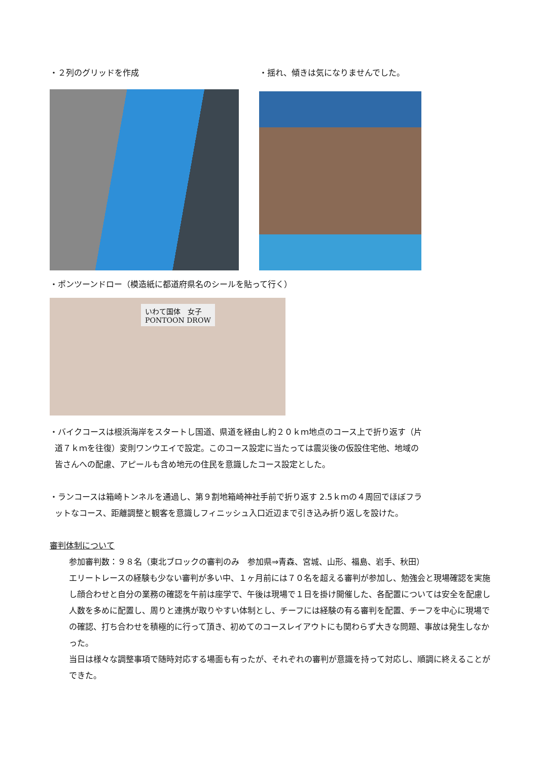・２列のグリッドを作成 ・揺れ、傾きは気になりませんでした。
・ポンツーンドロー（模造紙に都道府県名のシールを貼って行く）
いわて国体　女子
PONTOON DROW
・バイクコースは根浜海岸をスタートし国道、県道を経由し約２０ｋｍ地点のコース上で折り返す（片
道７ｋｍを往復）変則ワンウエイで設定。このコース設定に当たっては震災後の仮設住宅他、地域の
皆さんへの配慮、アピールも含め地元の住民を意識したコース設定とした。
・ランコースは箱崎トンネルを通過し、第９割地箱崎神社手前で折り返す 2.5ｋｍの４周回でほぼフラ
ットなコース、距離調整と観客を意識しフィニッシュ入口近辺まで引き込み折り返しを設けた。
審判体制について
参加審判数：９８名（東北ブロックの審判のみ　参加県⇒青森、宮城、山形、福島、岩手、秋田）
エリートレースの経験も少ない審判が多い中、１ヶ月前には７０名を超える審判が参加し、勉強会と現場確認を実施し顔合わせと自分の業務の確認を午前は座学で、午後は現場で１日を掛け開催した、各配置については安全を配慮し人数を多めに配置し、周りと連携が取りやすい体制とし、チーフには経験の有る審判を配置、チーフを中心に現場での確認、打ち合わせを積極的に行って頂き、初めてのコースレイアウトにも関わらず大きな問題、事故は発生しなかった。
当日は様々な調整事項で随時対応する場面も有ったが、それぞれの審判が意識を持って対応し、順調に終えることができた。